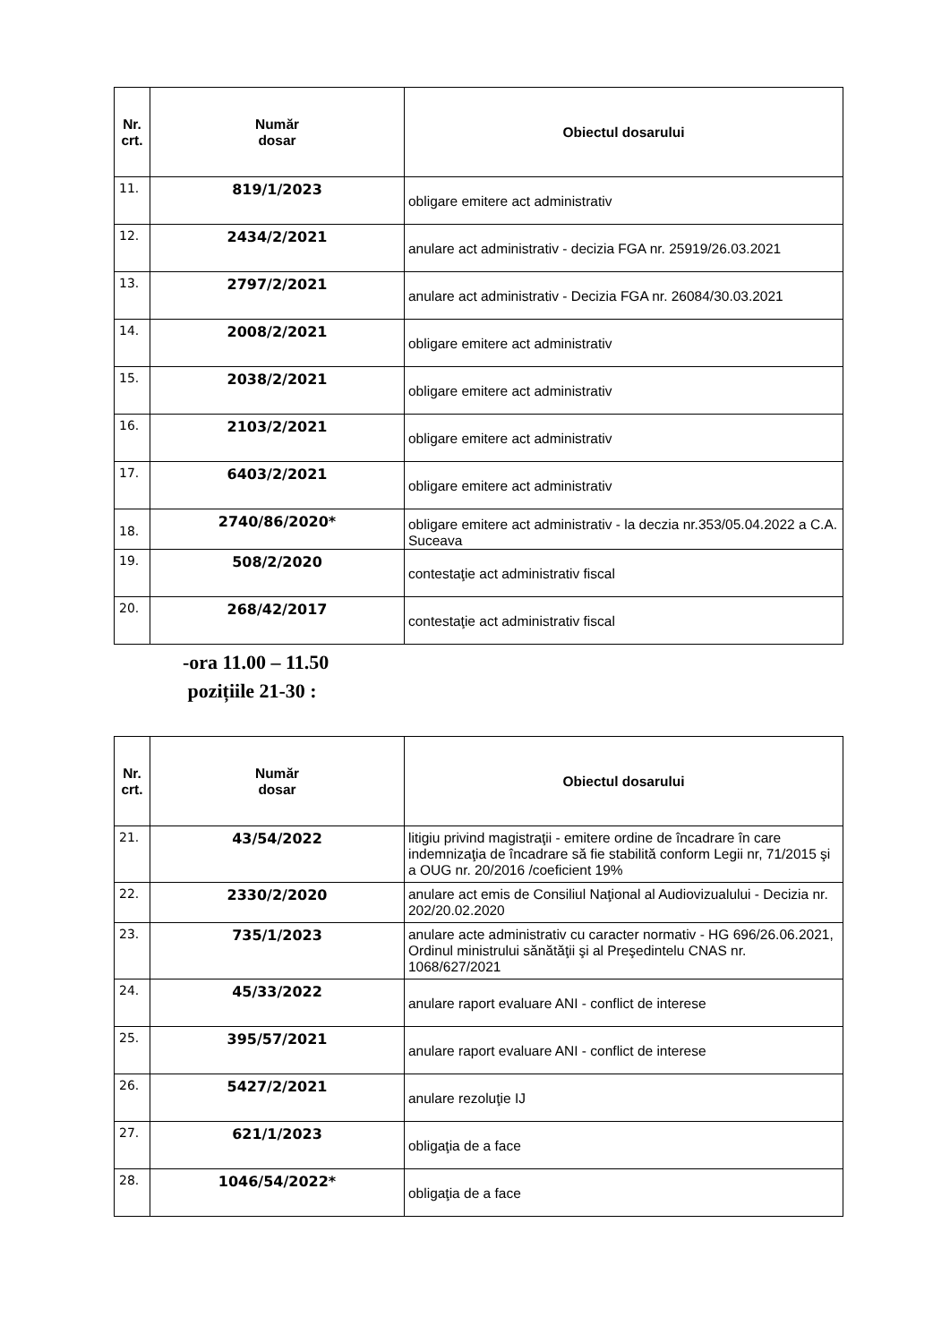| Nr. crt. | Număr dosar | Obiectul dosarului |
| --- | --- | --- |
| 11. | 819/1/2023 | obligare emitere act administrativ |
| 12. | 2434/2/2021 | anulare act administrativ - decizia FGA nr. 25919/26.03.2021 |
| 13. | 2797/2/2021 | anulare act administrativ - Decizia FGA nr. 26084/30.03.2021 |
| 14. | 2008/2/2021 | obligare emitere act administrativ |
| 15. | 2038/2/2021 | obligare emitere act administrativ |
| 16. | 2103/2/2021 | obligare emitere act administrativ |
| 17. | 6403/2/2021 | obligare emitere act administrativ |
| 18. | 2740/86/2020* | obligare emitere act administrativ - la deczia nr.353/05.04.2022 a C.A. Suceava |
| 19. | 508/2/2020 | contestaţie act administrativ fiscal |
| 20. | 268/42/2017 | contestaţie act administrativ fiscal |
-ora 11.00 – 11.50
pozițiile 21-30 :
| Nr. crt. | Număr dosar | Obiectul dosarului |
| --- | --- | --- |
| 21. | 43/54/2022 | litigiu privind magistraţii - emitere ordine de încadrare în care indemnizaţia de încadrare să fie stabilită conform Legii nr, 71/2015 şi a OUG nr. 20/2016 /coeficient 19% |
| 22. | 2330/2/2020 | anulare act emis de Consiliul Naţional al Audiovizualului - Decizia nr. 202/20.02.2020 |
| 23. | 735/1/2023 | anulare acte administrativ cu caracter normativ - HG 696/26.06.2021, Ordinul ministrului sănătăţii şi al Preşedintelu CNAS nr. 1068/627/2021 |
| 24. | 45/33/2022 | anulare raport evaluare ANI - conflict de interese |
| 25. | 395/57/2021 | anulare raport evaluare ANI - conflict de interese |
| 26. | 5427/2/2021 | anulare rezoluţie IJ |
| 27. | 621/1/2023 | obligaţia de a face |
| 28. | 1046/54/2022* | obligaţia de a face |